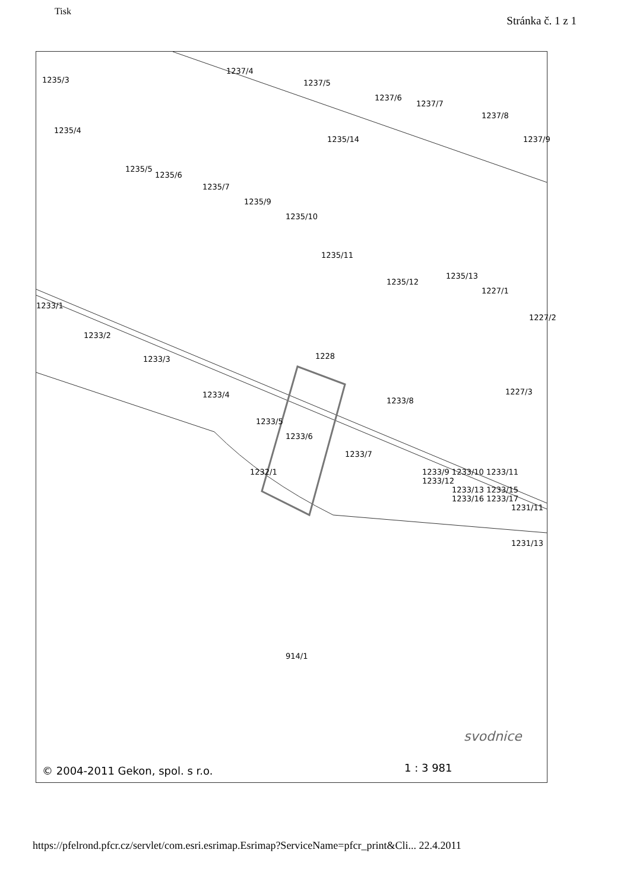Tisk Stránka č. 1 z 1
1235/3
1237/4
1237/5
1237/6
1237/7
1237/8
1237/9
1235/4
1235/14
1235/5
1235/6
1235/7
1235/9
1235/10
1235/11
1235/12
1235/13
1227/1
1227/2
1233/1
1233/2
1233/3
1233/4
1233/5
1233/6
1233/7
1233/8
1227/3
1228
1232/1 1233/9 1233/10 1233/11 1233/12
1233/13 1233/15 1233/16 1233/17
1231/11
1231/13
914/1
svodnice
© 2004-2011 Gekon, spol. s r.o. 1 : 3 981
https://pfelrond.pfcr.cz/servlet/com.esri.esrimap.Esrimap?ServiceName=pfcr_print&Cli... 22.4.2011